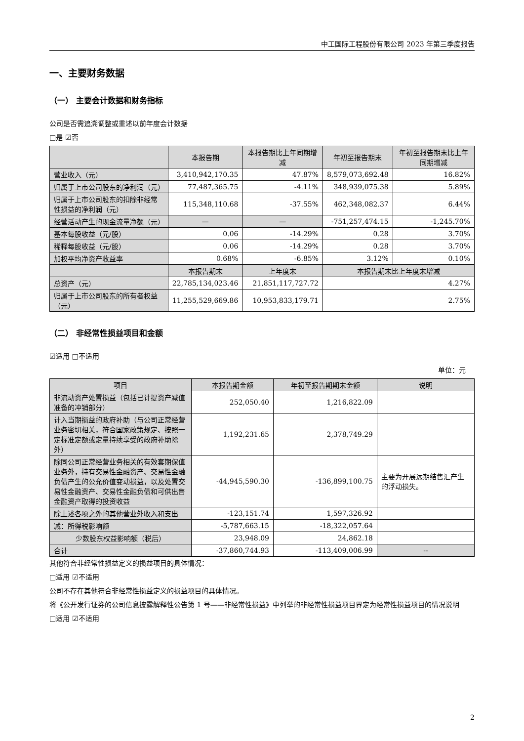中工国际工程股份有限公司 2023 年第三季度报告
一、主要财务数据
（一） 主要会计数据和财务指标
公司是否需追溯调整或重述以前年度会计数据
□是 ☑否
| | 本报告期 | 本报告期比上年同期增减 | 年初至报告期末 | 年初至报告期末比上年同期增减 |
| --- | --- | --- | --- | --- |
| 营业收入（元） | 3,410,942,170.35 | 47.87% | 8,579,073,692.48 | 16.82% |
| 归属于上市公司股东的净利润（元） | 77,487,365.75 | -4.11% | 348,939,075.38 | 5.89% |
| 归属于上市公司股东的扣除非经常性损益的净利润（元） | 115,348,110.68 | -37.55% | 462,348,082.37 | 6.44% |
| 经营活动产生的现金流量净额（元） | — | — | -751,257,474.15 | -1,245.70% |
| 基本每股收益（元/股） | 0.06 | -14.29% | 0.28 | 3.70% |
| 稀释每股收益（元/股） | 0.06 | -14.29% | 0.28 | 3.70% |
| 加权平均净资产收益率 | 0.68% | -6.85% | 3.12% | 0.10% |
| | 本报告期末 | 上年度末 | 本报告期末比上年度末增减 | |
| 总资产（元） | 22,785,134,023.46 | 21,851,117,727.72 | 4.27% | |
| 归属于上市公司股东的所有者权益（元） | 11,255,529,669.86 | 10,953,833,179.71 | 2.75% | |
（二） 非经常性损益项目和金额
☑适用 □不适用
单位：元
| 项目 | 本报告期金额 | 年初至报告期期末金额 | 说明 |
| --- | --- | --- | --- |
| 非流动资产处置损益（包括已计提资产减值准备的冲销部分） | 252,050.40 | 1,216,822.09 | |
| 计入当期损益的政府补助（与公司正常经营业务密切相关，符合国家政策规定、按照一定标准定额或定量持续享受的政府补助除外） | 1,192,231.65 | 2,378,749.29 | |
| 除同公司正常经营业务相关的有效套期保值业务外，持有交易性金融资产、交易性金融负债产生的公允价值变动损益，以及处置交易性金融资产、交易性金融负债和可供出售金融资产取得的投资收益 | -44,945,590.30 | -136,899,100.75 | 主要为开展远期结售汇产生的浮动损失。 |
| 除上述各项之外的其他营业外收入和支出 | -123,151.74 | 1,597,326.92 | |
| 减：所得税影响额 | -5,787,663.15 | -18,322,057.64 | |
| 少数股东权益影响额（税后） | 23,948.09 | 24,862.18 | |
| 合计 | -37,860,744.93 | -113,409,006.99 | -- |
其他符合非经常性损益定义的损益项目的具体情况：
□适用 ☑不适用
公司不存在其他符合非经常性损益定义的损益项目的具体情况。
将《公开发行证券的公司信息披露解释性公告第 1 号——非经常性损益》中列举的非经常性损益项目界定为经常性损益项目的情况说明
□适用 ☑不适用
2